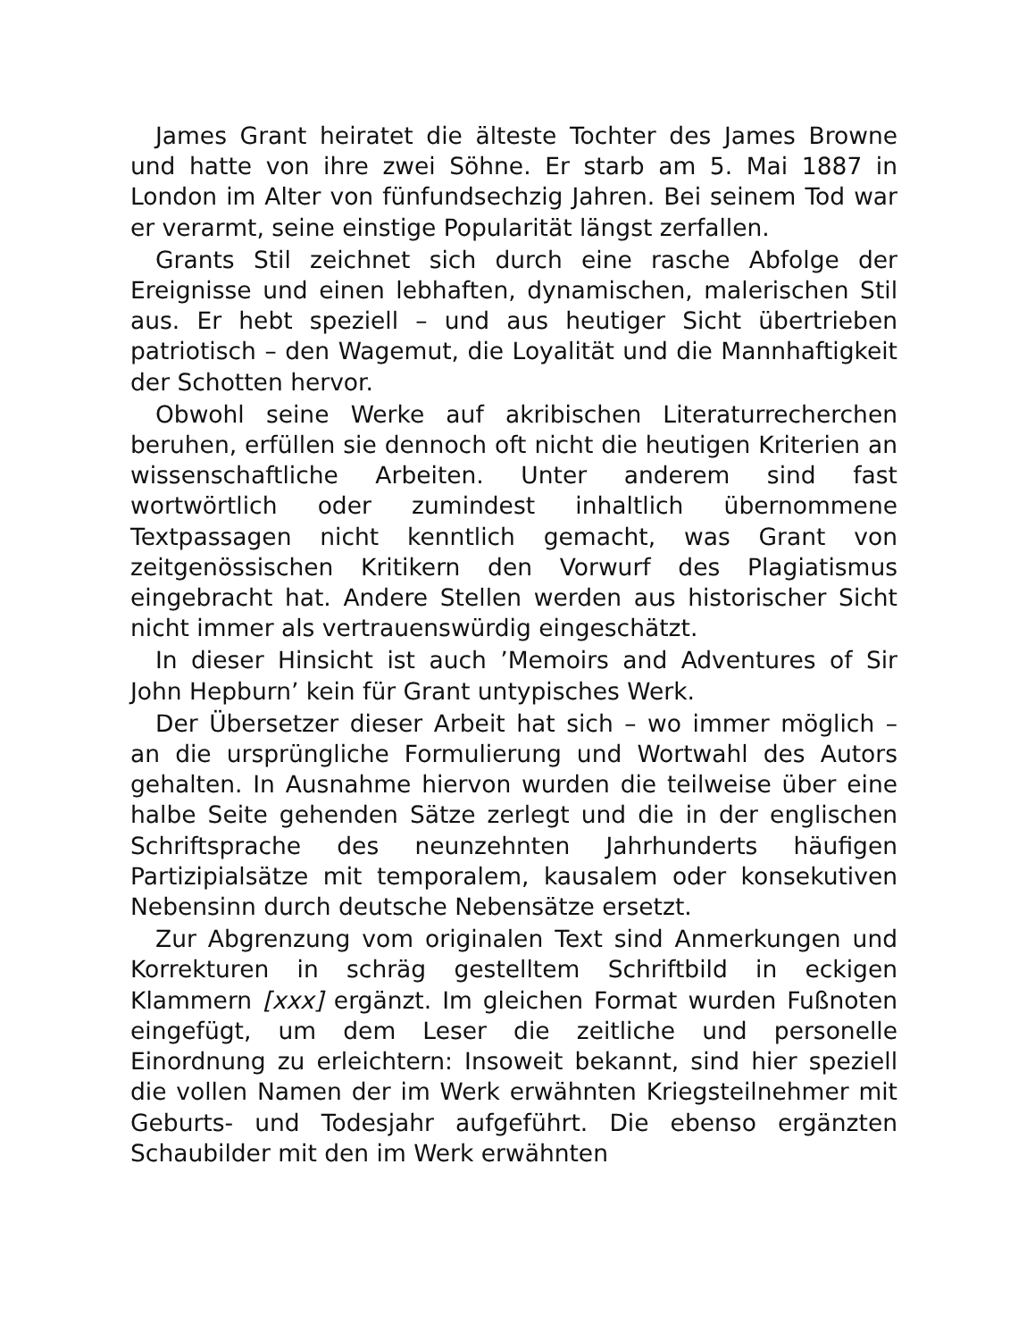James Grant heiratet die älteste Tochter des James Browne und hatte von ihre zwei Söhne. Er starb am 5. Mai 1887 in London im Alter von fünfundsechzig Jahren. Bei seinem Tod war er verarmt, seine einstige Popularität längst zerfallen.
Grants Stil zeichnet sich durch eine rasche Abfolge der Ereignisse und einen lebhaften, dynamischen, malerischen Stil aus. Er hebt speziell – und aus heutiger Sicht übertrieben patriotisch – den Wagemut, die Loyalität und die Mannhaftigkeit der Schotten hervor.
Obwohl seine Werke auf akribischen Literaturrecherchen beruhen, erfüllen sie dennoch oft nicht die heutigen Kriterien an wissenschaftliche Arbeiten. Unter anderem sind fast wortwörtlich oder zumindest inhaltlich übernommene Textpassagen nicht kenntlich gemacht, was Grant von zeitgenössischen Kritikern den Vorwurf des Plagiatismus eingebracht hat. Andere Stellen werden aus historischer Sicht nicht immer als vertrauenswürdig eingeschätzt.
In dieser Hinsicht ist auch ’Memoirs and Adventures of Sir John Hepburn’ kein für Grant untypisches Werk.
Der Übersetzer dieser Arbeit hat sich – wo immer möglich – an die ursprüngliche Formulierung und Wortwahl des Autors gehalten. In Ausnahme hiervon wurden die teilweise über eine halbe Seite gehenden Sätze zerlegt und die in der englischen Schriftsprache des neunzehnten Jahrhunderts häufigen Partizipialsätze mit temporalem, kausalem oder konsekutiven Nebensinn durch deutsche Nebensätze ersetzt.
Zur Abgrenzung vom originalen Text sind Anmerkungen und Korrekturen in schräg gestelltem Schriftbild in eckigen Klammern [xxx] ergänzt. Im gleichen Format wurden Fußnoten eingefügt, um dem Leser die zeitliche und personelle Einordnung zu erleichtern: Insoweit bekannt, sind hier speziell die vollen Namen der im Werk erwähnten Kriegsteilnehmer mit Geburts- und Todesjahr aufgeführt. Die ebenso ergänzten Schaubilder mit den im Werk erwähnten